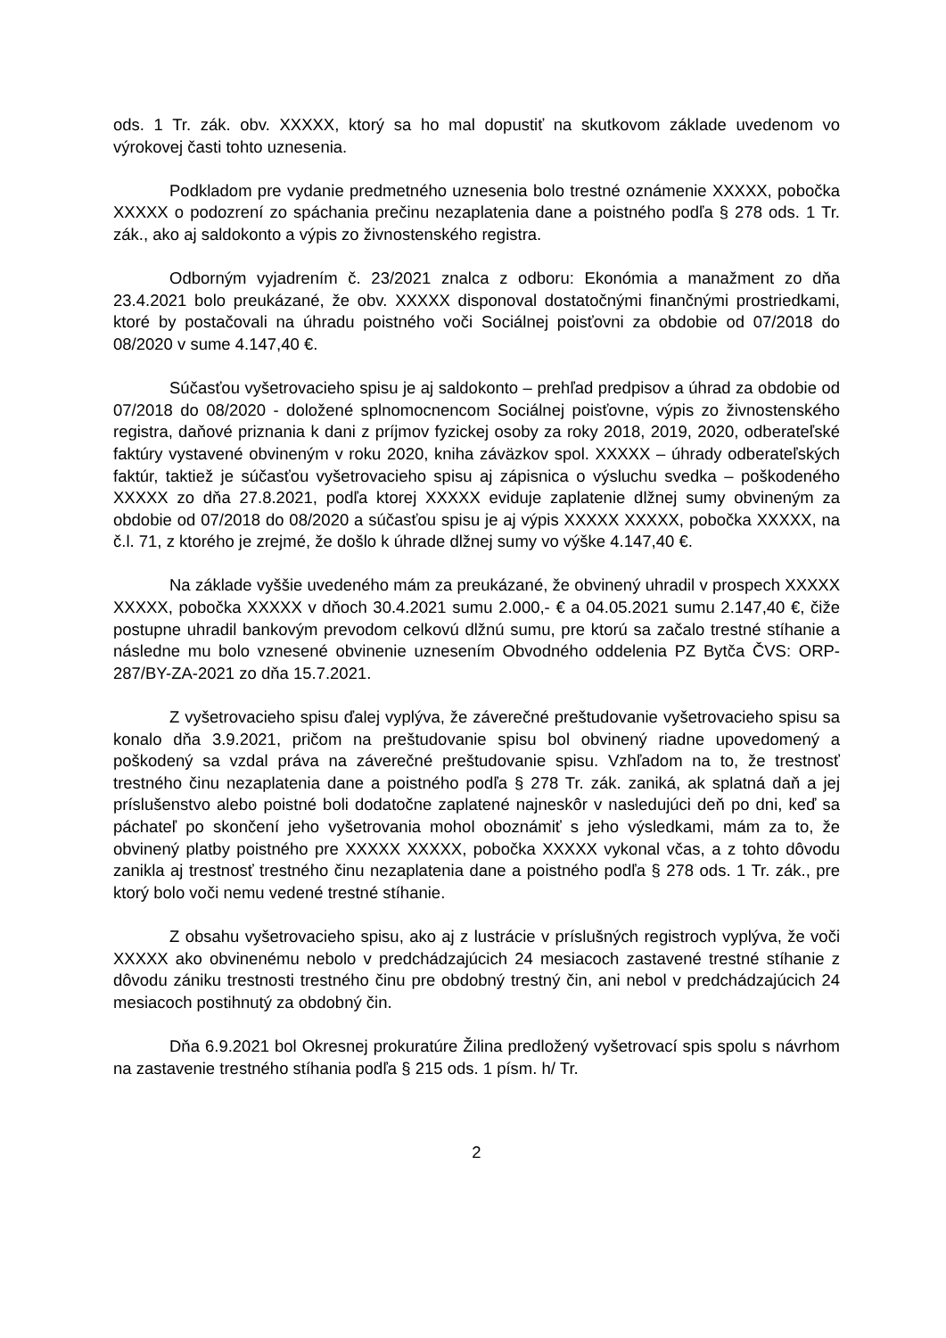ods. 1 Tr. zák. obv. XXXXX, ktorý sa ho mal dopustiť na skutkovom základe uvedenom vo výrokovej časti tohto uznesenia.
Podkladom pre vydanie predmetného uznesenia bolo trestné oznámenie XXXXX, pobočka XXXXX o podozrení zo spáchania prečinu nezaplatenia dane a poistného podľa § 278 ods. 1 Tr. zák., ako aj saldokonto a výpis zo živnostenského registra.
Odborným vyjadrením č. 23/2021 znalca z odboru: Ekonómia a manažment zo dňa 23.4.2021 bolo preukázané, že obv. XXXXX disponoval dostatočnými finančnými prostriedkami, ktoré by postačovali na úhradu poistného voči Sociálnej poisťovni za obdobie od 07/2018 do 08/2020 v sume 4.147,40 €.
Súčasťou vyšetrovacieho spisu je aj saldokonto – prehľad predpisov a úhrad za obdobie od 07/2018 do 08/2020 - doložené splnomocnencom Sociálnej poisťovne, výpis zo živnostenského registra, daňové priznania k dani z príjmov fyzickej osoby za roky 2018, 2019, 2020, odberateľské faktúry vystavené obvineným v roku 2020, kniha záväzkov spol. XXXXX – úhrady odberateľských faktúr, taktiež je súčasťou vyšetrovacieho spisu aj zápisnica o výsluchu svedka – poškodeného XXXXX zo dňa 27.8.2021, podľa ktorej XXXXX eviduje zaplatenie dlžnej sumy obvineným za obdobie od 07/2018 do 08/2020 a súčasťou spisu je aj výpis XXXXX XXXXX, pobočka XXXXX, na č.l. 71, z ktorého je zrejmé, že došlo k úhrade dlžnej sumy vo výške 4.147,40 €.
Na základe vyššie uvedeného mám za preukázané, že obvinený uhradil v prospech XXXXX XXXXX, pobočka XXXXX v dňoch 30.4.2021 sumu 2.000,- € a 04.05.2021 sumu 2.147,40 €, čiže postupne uhradil bankovým prevodom celkovú dlžnú sumu, pre ktorú sa začalo trestné stíhanie a následne mu bolo vznesené obvinenie uznesením Obvodného oddelenia PZ Bytča ČVS: ORP-287/BY-ZA-2021 zo dňa 15.7.2021.
Z vyšetrovacieho spisu ďalej vyplýva, že záverečné preštudovanie vyšetrovacieho spisu sa konalo dňa 3.9.2021, pričom na preštudovanie spisu bol obvinený riadne upovedomený a poškodený sa vzdal práva na záverečné preštudovanie spisu. Vzhľadom na to, že trestnosť trestného činu nezaplatenia dane a poistného podľa § 278 Tr. zák. zaniká, ak splatná daň a jej príslušenstvo alebo poistné boli dodatočne zaplatené najneskôr v nasledujúci deň po dni, keď sa páchateľ po skončení jeho vyšetrovania mohol oboznámiť s jeho výsledkami, mám za to, že obvinený platby poistného pre XXXXX XXXXX, pobočka XXXXX vykonal včas, a z tohto dôvodu zanikla aj trestnosť trestného činu nezaplatenia dane a poistného podľa § 278 ods. 1 Tr. zák., pre ktorý bolo voči nemu vedené trestné stíhanie.
Z obsahu vyšetrovacieho spisu, ako aj z lustrácie v príslušných registroch vyplýva, že voči XXXXX ako obvinenému nebolo v predchádzajúcich 24 mesiacoch zastavené trestné stíhanie z dôvodu zániku trestnosti trestného činu pre obdobný trestný čin, ani nebol v predchádzajúcich 24 mesiacoch postihnutý za obdobný čin.
Dňa 6.9.2021 bol Okresnej prokuratúre Žilina predložený vyšetrovací spis spolu s návrhom na zastavenie trestného stíhania podľa § 215 ods. 1 písm. h/ Tr.
2